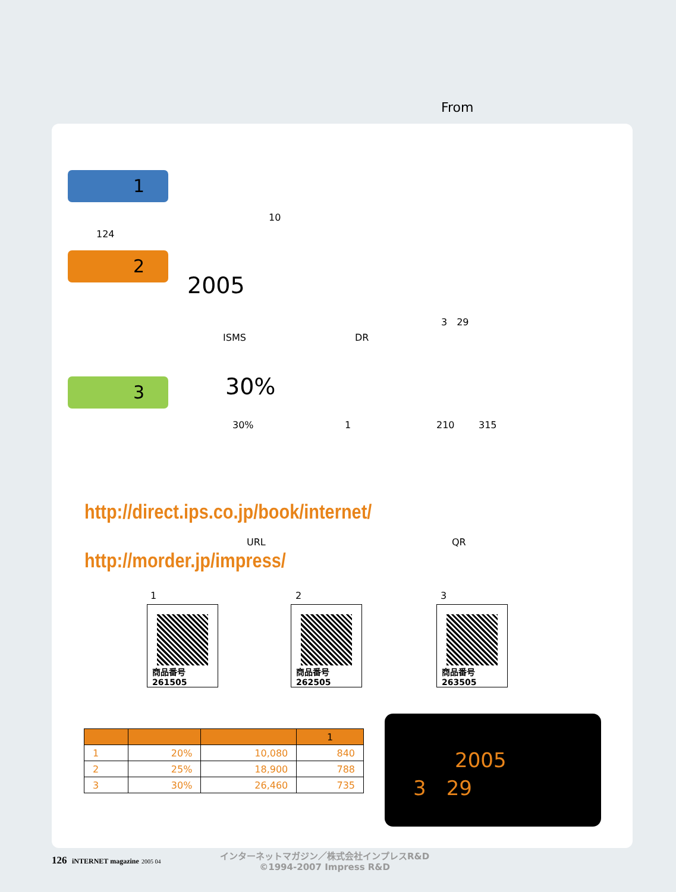From
1
10
124
2
2005
3　29
ISMS DR
3 30%
30% 1 210 315
http://direct.ips.co.jp/book/internet/
URL QR
http://morder.jp/impress/
1 2 3
商品番号 261505
商品番号 262505
商品番号 263505
| | | | 1 |
| --- | --- | --- | --- |
| 1 | 20% | 10,080 | 840 |
| 2 | 25% | 18,900 | 788 |
| 3 | 30% | 26,460 | 735 |
2005
3　29
126 iNTERNET magazine 2005 04
インターネットマガジン／株式会社インプレスR&D
©1994-2007 Impress R&D